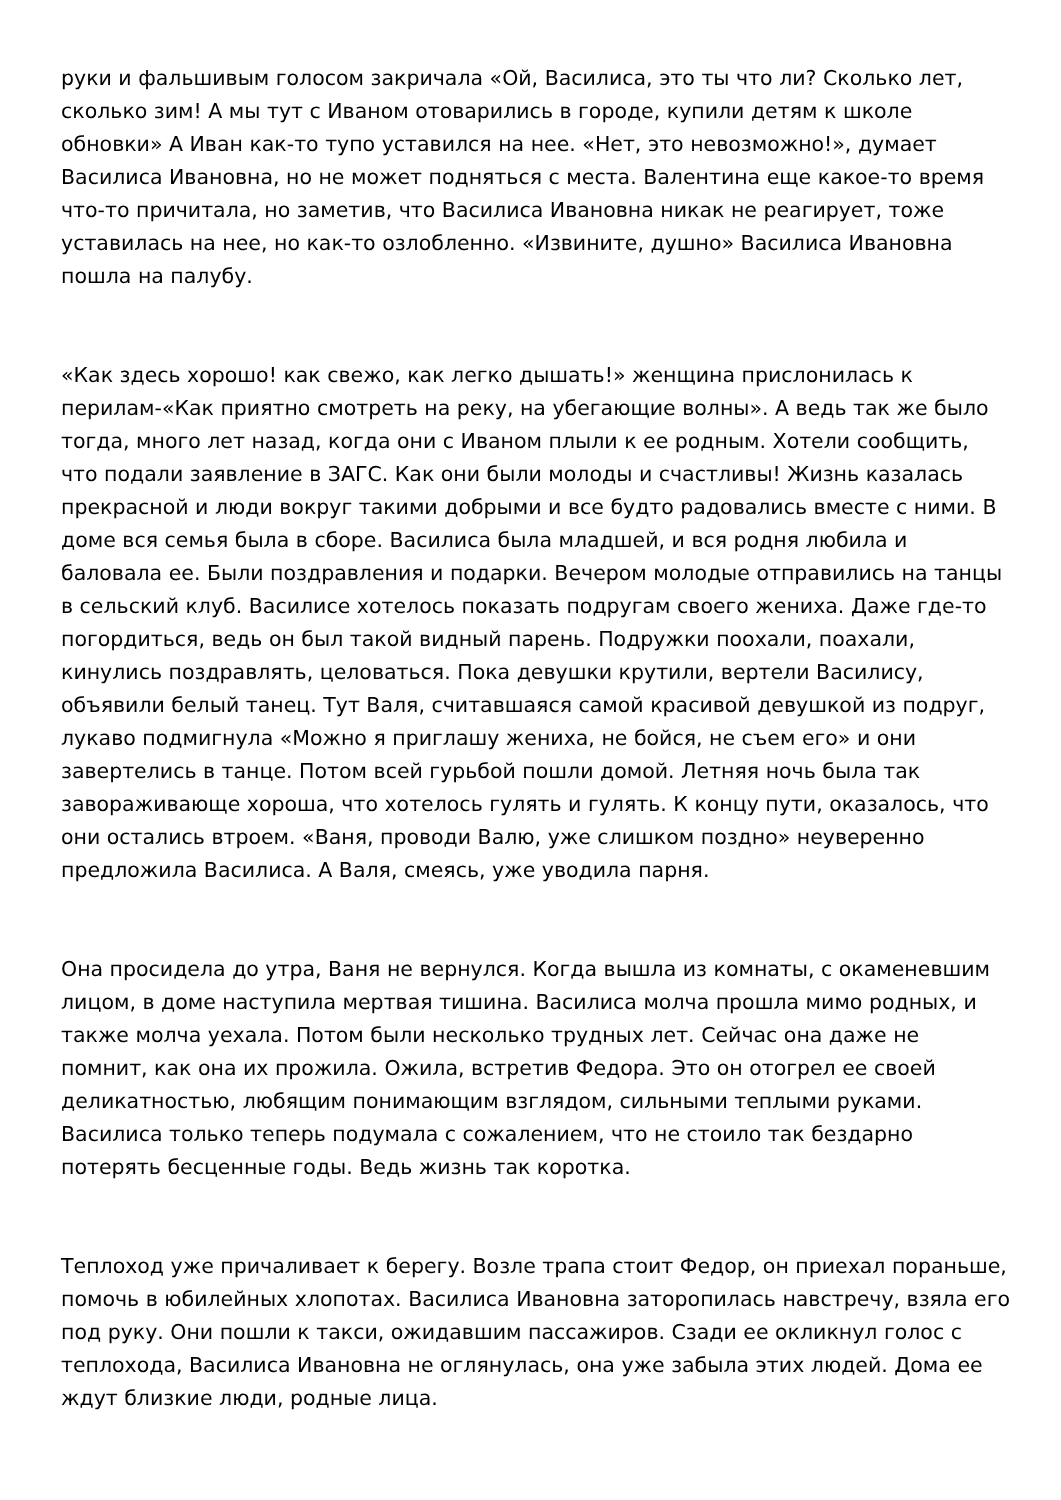руки и фальшивым голосом закричала «Ой, Василиса, это ты что ли? Сколько лет, сколько зим! А мы тут с Иваном отоварились в городе, купили детям к школе обновки» А Иван как-то тупо уставился на нее. «Нет, это невозможно!», думает Василиса Ивановна, но не может подняться с места. Валентина еще какое-то время что-то причитала, но заметив, что Василиса Ивановна никак не реагирует, тоже уставилась на нее, но как-то озлобленно. «Извините, душно» Василиса Ивановна пошла на палубу.
«Как здесь хорошо! как свежо, как легко дышать!» женщина прислонилась к перилам-«Как приятно смотреть на реку, на убегающие волны». А ведь так же было тогда, много лет назад, когда они с Иваном плыли к ее родным. Хотели сообщить, что подали заявление в ЗАГС. Как они были молоды и счастливы! Жизнь казалась прекрасной и люди вокруг такими добрыми и все будто радовались вместе с ними. В доме вся семья была в сборе. Василиса была младшей, и вся родня любила и баловала ее. Были поздравления и подарки. Вечером молодые отправились на танцы в сельский клуб. Василисе хотелось показать подругам своего жениха. Даже где-то погордиться, ведь он был такой видный парень. Подружки поохали, поахали, кинулись поздравлять, целоваться. Пока девушки крутили, вертели Василису, объявили белый танец. Тут Валя, считавшаяся самой красивой девушкой из подруг, лукаво подмигнула «Можно я приглашу жениха, не бойся, не съем его» и они завертелись в танце. Потом всей гурьбой пошли домой. Летняя ночь была так завораживающе хороша, что хотелось гулять и гулять. К концу пути, оказалось, что они остались втроем. «Ваня, проводи Валю, уже слишком поздно» неуверенно предложила Василиса. А Валя, смеясь, уже уводила парня.
Она просидела до утра, Ваня не вернулся. Когда вышла из комнаты, с окаменевшим лицом, в доме наступила мертвая тишина. Василиса молча прошла мимо родных, и также молча уехала. Потом были несколько трудных лет. Сейчас она даже не помнит, как она их прожила. Ожила, встретив Федора. Это он отогрел ее своей деликатностью, любящим понимающим взглядом, сильными теплыми руками. Василиса только теперь подумала с сожалением, что не стоило так бездарно потерять бесценные годы. Ведь жизнь так коротка.
Теплоход уже причаливает к берегу. Возле трапа стоит Федор, он приехал пораньше, помочь в юбилейных хлопотах. Василиса Ивановна заторопилась навстречу, взяла его под руку. Они пошли к такси, ожидавшим пассажиров. Сзади ее окликнул голос с теплохода, Василиса Ивановна не оглянулась, она уже забыла этих людей. Дома ее ждут близкие люди, родные лица.